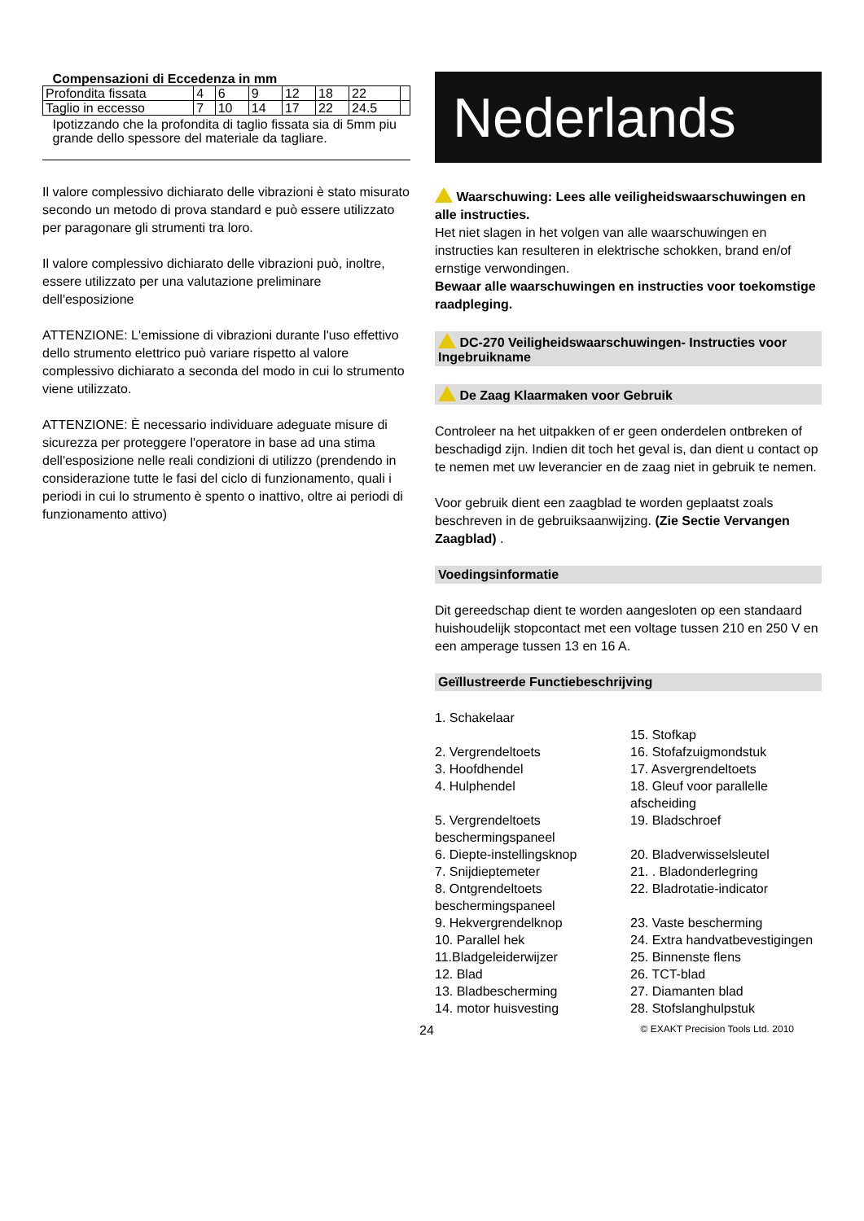| Compensazioni di Eccedenza in mm | | | | | | | |
| Profondita fissata | 4 | 6 | 9 | 12 | 18 | 22 | |
| Taglio in eccesso | 7 | 10 | 14 | 17 | 22 | 24.5 | |
| Ipotizzando che la profondita di taglio fissata sia di 5mm piu grande dello spessore del materiale da tagliare. | | | | | | | |
Il valore complessivo dichiarato delle vibrazioni è stato misurato secondo un metodo di prova standard e può essere utilizzato per paragonare gli strumenti tra loro.
Il valore complessivo dichiarato delle vibrazioni può, inoltre, essere utilizzato per una valutazione preliminare dell'esposizione
ATTENZIONE: L'emissione di vibrazioni durante l'uso effettivo dello strumento elettrico può variare rispetto al valore complessivo dichiarato a seconda del modo in cui lo strumento viene utilizzato.
ATTENZIONE: È necessario individuare adeguate misure di sicurezza per proteggere l'operatore in base ad una stima dell'esposizione nelle reali condizioni di utilizzo (prendendo in considerazione tutte le fasi del ciclo di funzionamento, quali i periodi in cui lo strumento è spento o inattivo, oltre ai periodi di funzionamento attivo)
Nederlands
Waarschuwing: Lees alle veiligheidswaarschuwingen en alle instructies.
Het niet slagen in het volgen van alle waarschuwingen en instructies kan resulteren in elektrische schokken, brand en/of ernstige verwondingen.
Bewaar alle waarschuwingen en instructies voor toekomstige raadpleging.
DC-270 Veiligheidswaarschuwingen- Instructies voor Ingebruikname
De Zaag Klaarmaken voor Gebruik
Controleer na het uitpakken of er geen onderdelen ontbreken of beschadigd zijn. Indien dit toch het geval is, dan dient u contact op te nemen met uw leverancier en de zaag niet in gebruik te nemen.
Voor gebruik dient een zaagblad te worden geplaatst zoals beschreven in de gebruiksaanwijzing. (Zie Sectie Vervangen Zaagblad) .
Voedingsinformatie
Dit gereedschap dient te worden aangesloten op een standaard huishoudelijk stopcontact met een voltage tussen 210 en 250 V en een amperage tussen 13 en 16 A.
Geïllustreerde Functiebeschrijving
1. Schakelaar
15. Stofkap
2. Vergrendeltoets
16. Stofafzuigmondstuk
3. Hoofdhendel
17. Asvergrendeltoets
4. Hulphendel
18. Gleuf voor parallelle afscheiding
5. Vergrendeltoets beschermingspaneel
19. Bladschroef
6. Diepte-instellingsknop
20. Bladverwisselsleutel
7. Snijdieptemeter
21. . Bladonderlegring
8. Ontgrendeltoets beschermingspaneel
22. Bladrotatie-indicator
9. Hekvergrendelknop
23. Vaste bescherming
10. Parallel hek
24. Extra handvatbevestigingen
11.Bladgeleiderwijzer
25. Binnenste flens
12. Blad
26. TCT-blad
13. Bladbescherming
27. Diamanten blad
14. motor huisvesting
28. Stofslanghulpstuk
24 © EXAKT Precision Tools Ltd. 2010